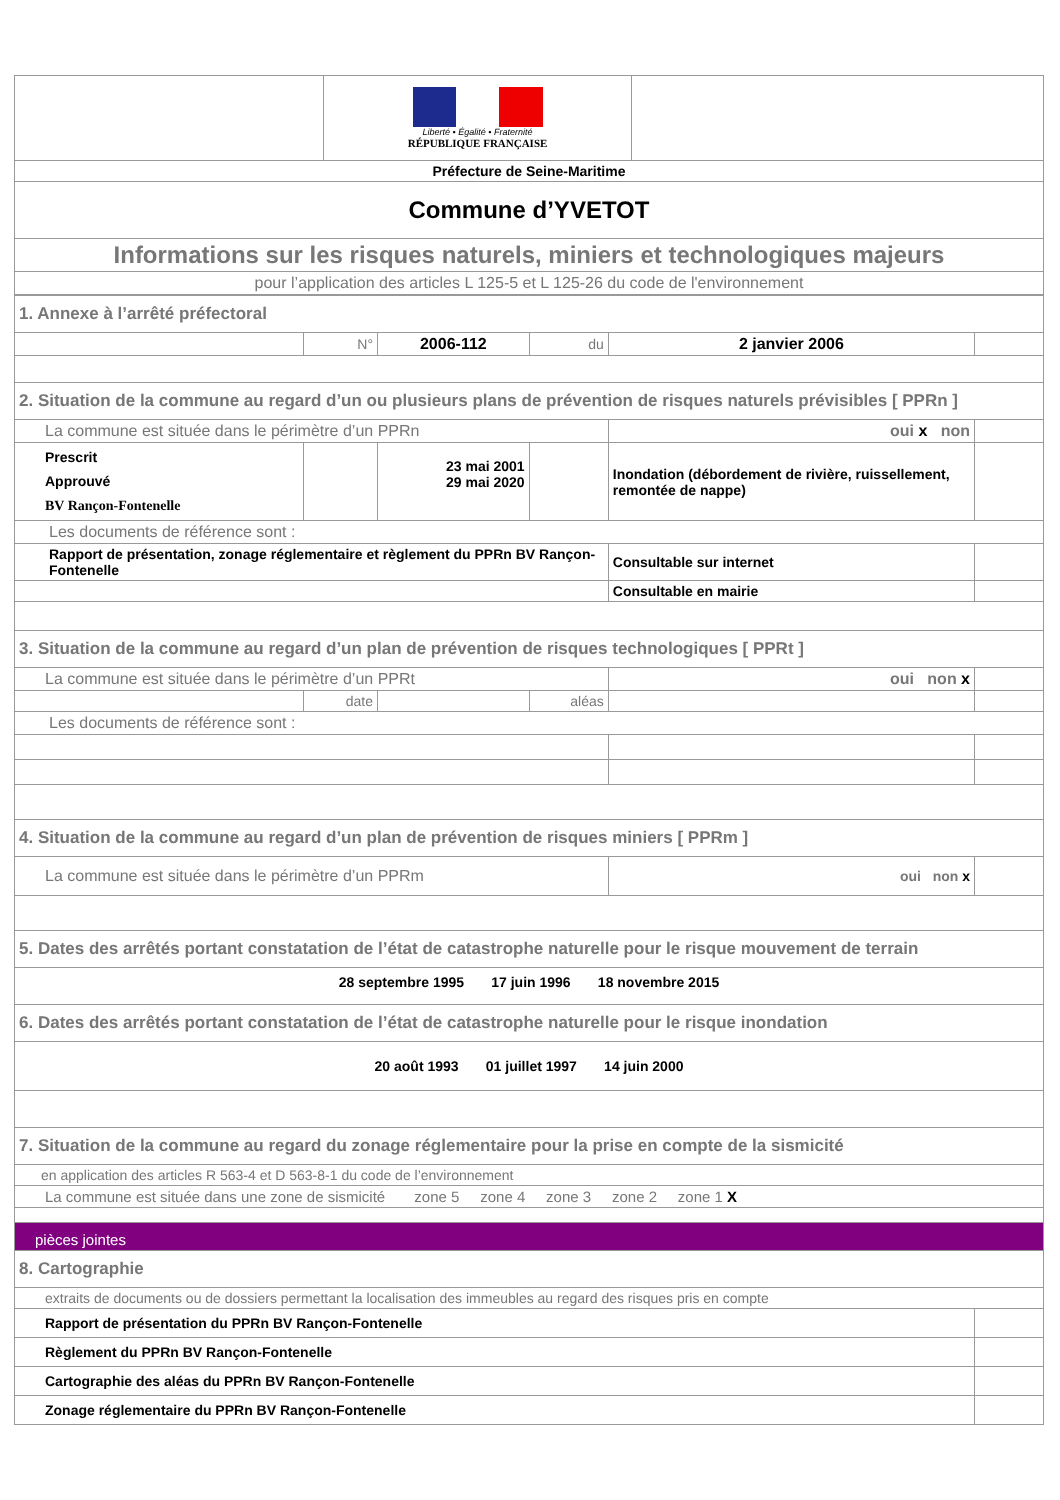| | Liberté • Égalité • Fraternité RÉPUBLIQUE FRANÇAISE | |
| Préfecture de Seine-Maritime | | |
| Commune d’YVETOT | | |
| Informations sur les risques naturels, miniers et technologiques majeurs | | |
| pour l’application des articles L 125-5 et L 125-26 du code de l'environnement | | |
| 1. Annexe à l’arrêté préfectoral | | | | | |
| | N° | 2006-112 | du | 2 janvier 2006 | |
| 2. Situation de la commune au regard d’un ou plusieurs plans de prévention de risques naturels prévisibles [ PPRn ] | | | | | |
| La commune est située dans le périmètre d’un PPRn | | | | oui x non | |
| Prescrit Approuvé BV Rançon-Fontenelle | | 23 mai 2001 29 mai 2020 | | Inondation (débordement de rivière, ruissellement, remontée de nappe) | |
| Les documents de référence sont : | | | | | |
| Rapport de présentation, zonage réglementaire et règlement du PPRn BV Rançon-Fontenelle | | | | Consultable sur internet | |
| | | | | Consultable en mairie | |
| 3. Situation de la commune au regard d’un plan de prévention de risques technologiques [ PPRt ] | | | | | |
| La commune est située dans le périmètre d’un PPRt | | | | oui non x | |
| | date | | aléas | | |
| Les documents de référence sont : | | | | | |
| 4. Situation de la commune au regard d’un plan de prévention de risques miniers [ PPRm ] | | | | | |
| La commune est située dans le périmètre d’un PPRm | | | | oui non x | |
| 5. Dates des arrêtés portant constatation de l’état de catastrophe naturelle pour le risque mouvement de terrain | | | | | |
| 28 septembre 1995 17 juin 1996 18 novembre 2015 | | | | | |
| 6. Dates des arrêtés portant constatation de l’état de catastrophe naturelle pour le risque inondation | | | | | |
| 20 août 1993 01 juillet 1997 14 juin 2000 | | | | | |
| 7. Situation de la commune au regard du zonage réglementaire pour la prise en compte de la sismicité | | | | | |
| en application des articles R 563-4 et D 563-8-1 du code de l’environnement | | | | | |
| La commune est située dans une zone de sismicité zone 5 zone 4 zone 3 zone 2 zone 1 X | | | | | |
| pièces jointes | | | | | |
| 8. Cartographie | | | | | |
| extraits de documents ou de dossiers permettant la localisation des immeubles au regard des risques pris en compte | | | | | |
| Rapport de présentation du PPRn BV Rançon-Fontenelle | | | | | |
| Règlement du PPRn BV Rançon-Fontenelle | | | | | |
| Cartographie des aléas du PPRn BV Rançon-Fontenelle | | | | | |
| Zonage réglementaire du PPRn BV Rançon-Fontenelle | | | | | |